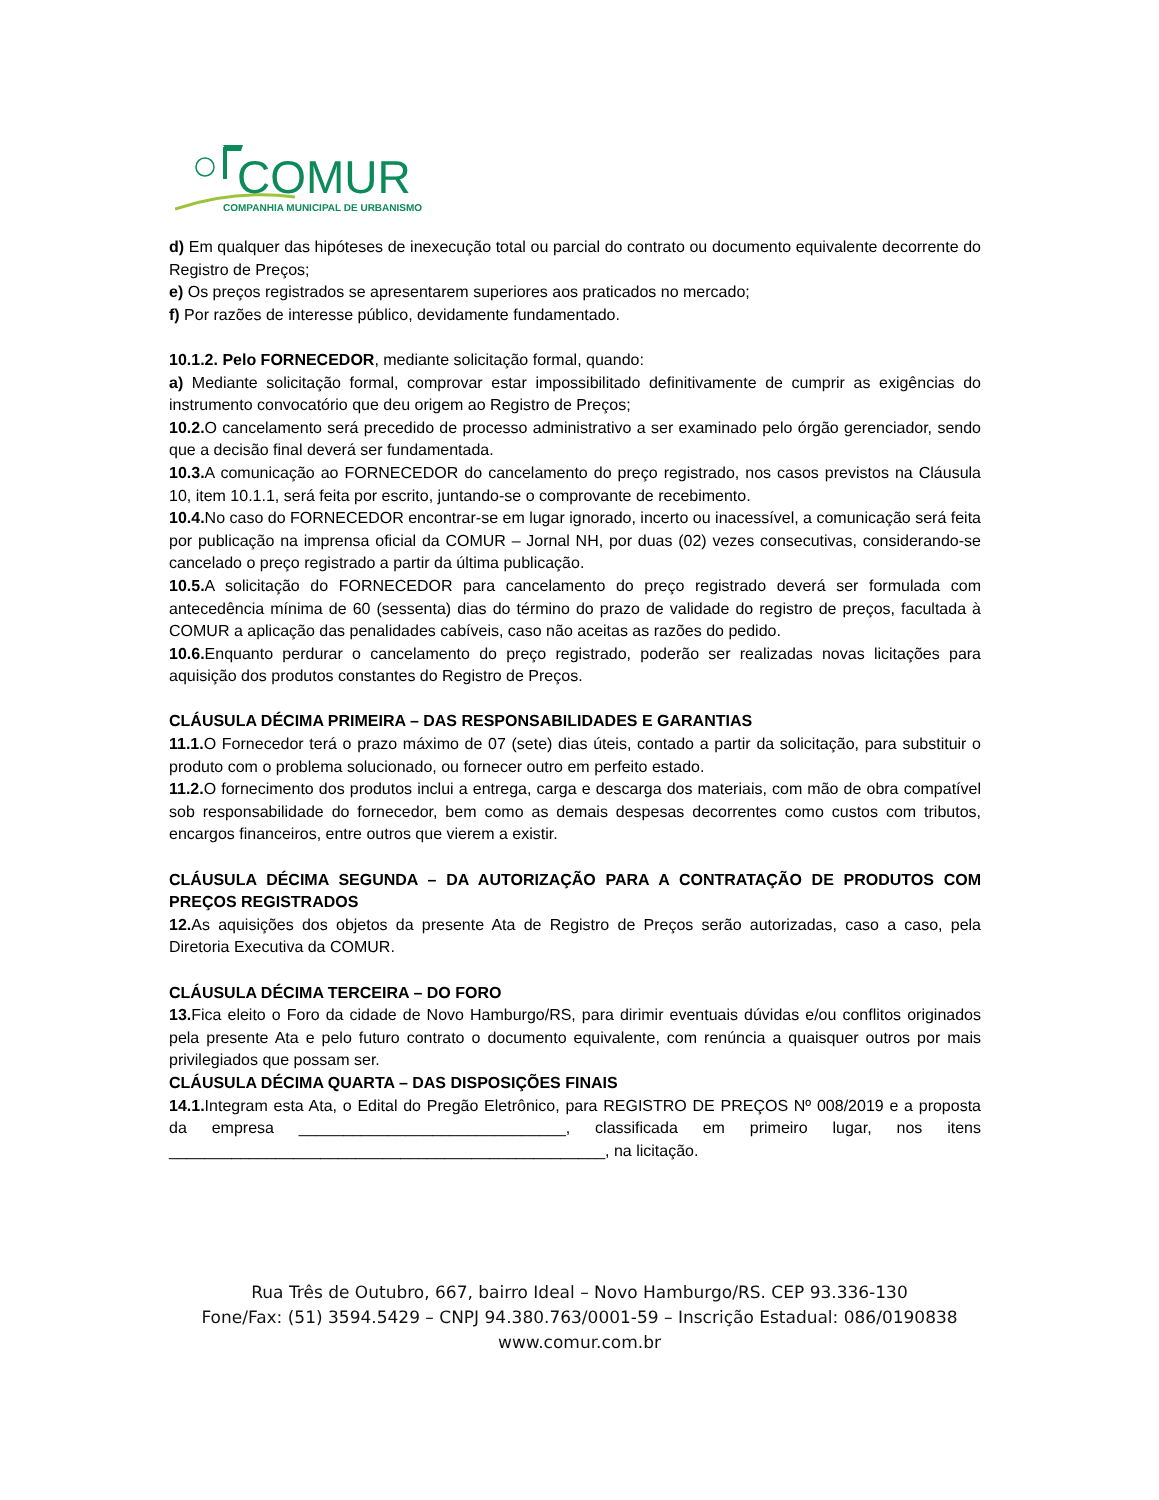COMUR
COMPANHIA MUNICIPAL DE URBANISMO
d) Em qualquer das hipóteses de inexecução total ou parcial do contrato ou documento equivalente decorrente do Registro de Preços;
e) Os preços registrados se apresentarem superiores aos praticados no mercado;
f) Por razões de interesse público, devidamente fundamentado.
10.1.2. Pelo FORNECEDOR, mediante solicitação formal, quando:
a) Mediante solicitação formal, comprovar estar impossibilitado definitivamente de cumprir as exigências do instrumento convocatório que deu origem ao Registro de Preços;
10.2. O cancelamento será precedido de processo administrativo a ser examinado pelo órgão gerenciador, sendo que a decisão final deverá ser fundamentada.
10.3. A comunicação ao FORNECEDOR do cancelamento do preço registrado, nos casos previstos na Cláusula 10, item 10.1.1, será feita por escrito, juntando-se o comprovante de recebimento.
10.4. No caso do FORNECEDOR encontrar-se em lugar ignorado, incerto ou inacessível, a comunicação será feita por publicação na imprensa oficial da COMUR – Jornal NH, por duas (02) vezes consecutivas, considerando-se cancelado o preço registrado a partir da última publicação.
10.5. A solicitação do FORNECEDOR para cancelamento do preço registrado deverá ser formulada com antecedência mínima de 60 (sessenta) dias do término do prazo de validade do registro de preços, facultada à COMUR a aplicação das penalidades cabíveis, caso não aceitas as razões do pedido.
10.6. Enquanto perdurar o cancelamento do preço registrado, poderão ser realizadas novas licitações para aquisição dos produtos constantes do Registro de Preços.
CLÁUSULA DÉCIMA PRIMEIRA – DAS RESPONSABILIDADES E GARANTIAS
11.1. O Fornecedor terá o prazo máximo de 07 (sete) dias úteis, contado a partir da solicitação, para substituir o produto com o problema solucionado, ou fornecer outro em perfeito estado.
11.2. O fornecimento dos produtos inclui a entrega, carga e descarga dos materiais, com mão de obra compatível sob responsabilidade do fornecedor, bem como as demais despesas decorrentes como custos com tributos, encargos financeiros, entre outros que vierem a existir.
CLÁUSULA DÉCIMA SEGUNDA – DA AUTORIZAÇÃO PARA A CONTRATAÇÃO DE PRODUTOS COM PREÇOS REGISTRADOS
12. As aquisições dos objetos da presente Ata de Registro de Preços serão autorizadas, caso a caso, pela Diretoria Executiva da COMUR.
CLÁUSULA DÉCIMA TERCEIRA – DO FORO
13. Fica eleito o Foro da cidade de Novo Hamburgo/RS, para dirimir eventuais dúvidas e/ou conflitos originados pela presente Ata e pelo futuro contrato o documento equivalente, com renúncia a quaisquer outros por mais privilegiados que possam ser.
CLÁUSULA DÉCIMA QUARTA – DAS DISPOSIÇÕES FINAIS
14.1. Integram esta Ata, o Edital do Pregão Eletrônico, para REGISTRO DE PREÇOS Nº 008/2019 e a proposta da empresa ______________________________, classificada em primeiro lugar, nos itens _________________________________________________, na licitação.
Rua Três de Outubro, 667, bairro Ideal – Novo Hamburgo/RS. CEP 93.336-130
Fone/Fax: (51) 3594.5429 – CNPJ 94.380.763/0001-59 – Inscrição Estadual: 086/0190838
www.comur.com.br